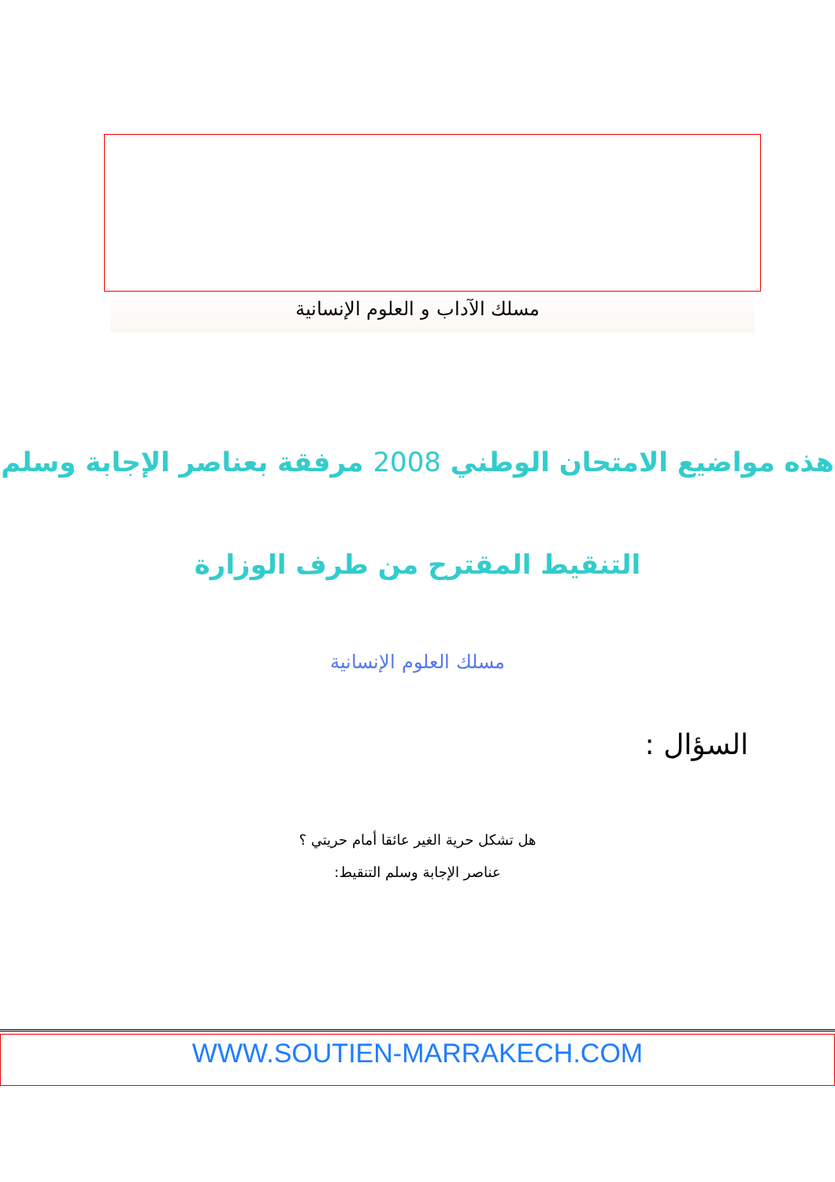مسلك الآداب و العلوم الإنسانية
هذه مواضيع الامتحان الوطني 2008 مرفقة بعناصر الإجابة وسلم
التنقيط المقترح من طرف الوزارة
مسلك العلوم الإنسانية
السؤال :
هل تشكل حرية الغير عائقا أمام حريتي ؟
عناصر الإجابة وسلم التنقيط:
WWW.SOUTIEN-MARRAKECH.COM